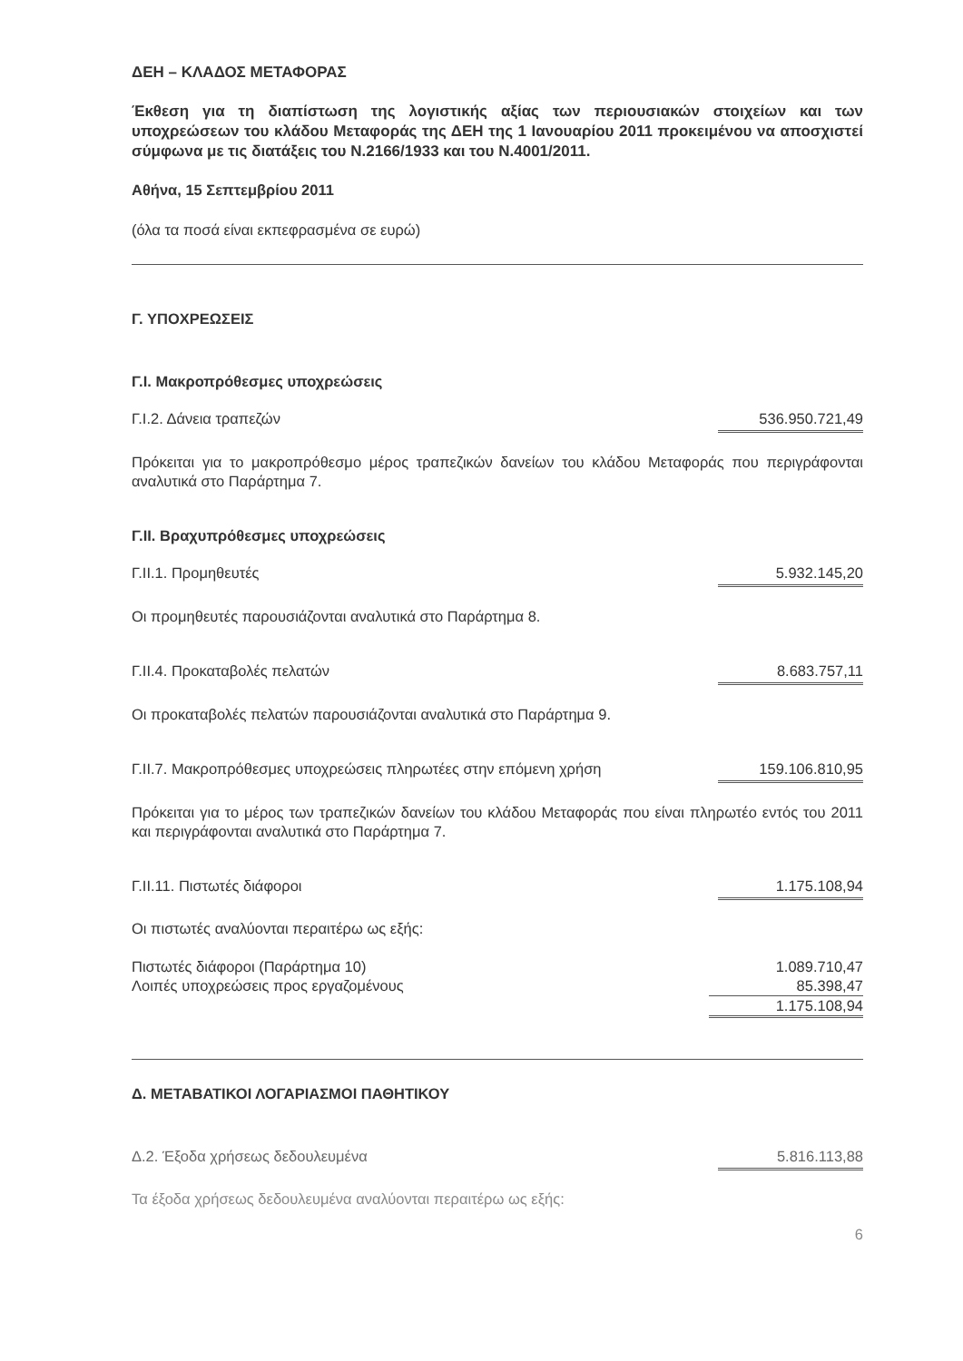ΔΕΗ – ΚΛΑΔΟΣ ΜΕΤΑΦΟΡΑΣ
Έκθεση για τη διαπίστωση της λογιστικής αξίας των περιουσιακών στοιχείων και των υποχρεώσεων του κλάδου Μεταφοράς της ΔΕΗ της 1 Ιανουαρίου 2011 προκειμένου να αποσχιστεί σύμφωνα με τις διατάξεις του Ν.2166/1933 και του Ν.4001/2011.
Αθήνα, 15 Σεπτεμβρίου 2011
(όλα τα ποσά είναι εκπεφρασμένα σε ευρώ)
Γ. ΥΠΟΧΡΕΩΣΕΙΣ
Γ.Ι. Μακροπρόθεσμες υποχρεώσεις
Γ.Ι.2. Δάνεια τραπεζών 536.950.721,49
Πρόκειται για το μακροπρόθεσμο μέρος τραπεζικών δανείων του κλάδου Μεταφοράς που περιγράφονται αναλυτικά στο Παράρτημα 7.
Γ.ΙΙ. Βραχυπρόθεσμες υποχρεώσεις
Γ.ΙΙ.1. Προμηθευτές 5.932.145,20
Οι προμηθευτές παρουσιάζονται αναλυτικά στο Παράρτημα 8.
Γ.ΙΙ.4. Προκαταβολές πελατών 8.683.757,11
Οι προκαταβολές πελατών παρουσιάζονται αναλυτικά στο Παράρτημα 9.
Γ.ΙΙ.7. Μακροπρόθεσμες υποχρεώσεις πληρωτέες στην επόμενη χρήση 159.106.810,95
Πρόκειται για το μέρος των τραπεζικών δανείων του κλάδου Μεταφοράς που είναι πληρωτέο εντός του 2011 και περιγράφονται αναλυτικά στο Παράρτημα 7.
Γ.ΙΙ.11. Πιστωτές διάφοροι 1.175.108,94
Οι πιστωτές αναλύονται περαιτέρω ως εξής:
| Πιστωτές διάφοροι (Παράρτημα 10) | 1.089.710,47 |
| Λοιπές υποχρεώσεις προς εργαζομένους | 85.398,47 |
| | 1.175.108,94 |
Δ. ΜΕΤΑΒΑΤΙΚΟΙ ΛΟΓΑΡΙΑΣΜΟΙ ΠΑΘΗΤΙΚΟΥ
Δ.2. Έξοδα χρήσεως δεδουλευμένα 5.816.113,88
Τα έξοδα χρήσεως δεδουλευμένα αναλύονται περαιτέρω ως εξής:
6